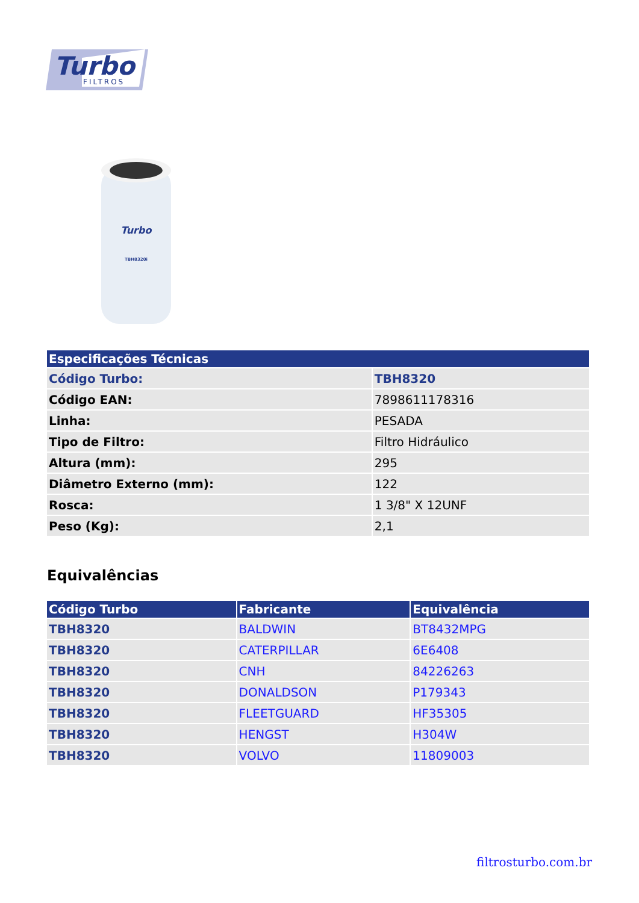Turbo
FILTROS
Turbo
TBH8320i
| Especificações Técnicas | |
| --- | --- |
| Código Turbo: | TBH8320 |
| Código EAN: | 7898611178316 |
| Linha: | PESADA |
| Tipo de Filtro: | Filtro Hidráulico |
| Altura (mm): | 295 |
| Diâmetro Externo (mm): | 122 |
| Rosca: | 1 3/8" X 12UNF |
| Peso (Kg): | 2,1 |
Equivalências
| Código Turbo | Fabricante | Equivalência |
| --- | --- | --- |
| TBH8320 | BALDWIN | BT8432MPG |
| TBH8320 | CATERPILLAR | 6E6408 |
| TBH8320 | CNH | 84226263 |
| TBH8320 | DONALDSON | P179343 |
| TBH8320 | FLEETGUARD | HF35305 |
| TBH8320 | HENGST | H304W |
| TBH8320 | VOLVO | 11809003 |
filtrosturbo.com.br